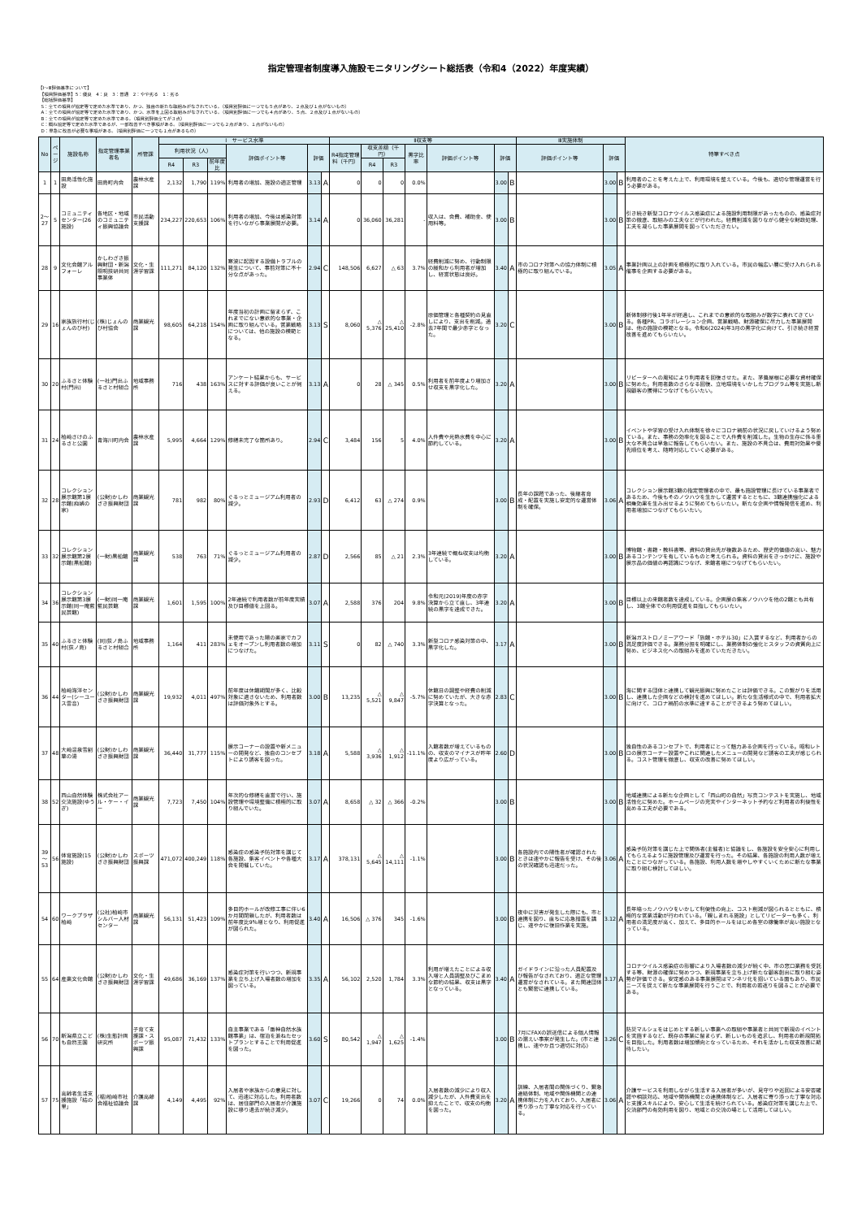指定管理者制度導入施設モニタリングシート総括表（令和4（2022）年度実績）
【Ⅰ～Ⅲ評価基準について】
【項目評価基準】5：優良　4：良　3：普通　2：やや劣る　1：劣る
【総括評価基準】
S：全ての項目が協定等で定めた水準であり、かつ、独自の新たな取組みがなされている。（項目別評価に一つでも５点があり、２点及び１点がないもの）
A：全ての項目が協定等で定めた水準であり、かつ、水準を上回る取組みがなされている。（項目別評価に一つでも４点があり、５点、２点及び１点がないもの）
B：全ての項目が協定等で定めた水準である。（項目別評価全てが３点）
C：概ね協定等で定めた水準であるが、一部改善すべき事項がある。（項目別評価に一つでも２点があり、１点がないもの）
D：早急に改善が必要な事項がある。（項目別評価に一つでも１点があるもの）
| No | ペ ー ジ | 施設名称 | 指定管理事業者名 | 所管課 | Ⅰ サービス水準 | | | | | | Ⅱ収支等 | | | | | | | Ⅲ実施体制 | | | 特筆すべき点 |
| --- | --- | --- | --- | --- | --- | --- | --- | --- | --- | --- | --- | --- | --- | --- | --- | --- | --- | --- | --- | --- | --- |
| | | | | | 利用状況（人） | | | 評価ポイント等 | 評価 | | R4指定管理料（千円） | 収支差額（千円） | | 黒字比率 | 評価ポイント等 | 評価 | | 評価ポイント等 | 評価 | | |
| | | | | | R4 | R3 | 前年度比 | | | | | R4 | R3 | | | | | | | | |
| 1 | 1 | 田島活性化施設 | 田島町内会 | 農林水産課 | 2,132 | 1,790 | 119% | 利用者の増加、施設の適正管理 | 3.13 | A | 0 | 0 | 0 | 0.0% | | 3.00 | B | | 3.00 | B | 利用者のことを考えた上で、利用環境を整えている。今後も、適切な管理運営を行う必要がある。 |
| 2～27 | 5 | コミュニティセンター(26施設) | 各地区・地域のコミュニティ振興協議会 | 市民活動支援課 | 234,227 | 220,653 | 106% | 利用者の増加、今後は感染対策を行いながら事業展開が必要。 | 3.14 | A | 0 | 36,060 | 36,281 | - | 収入は、会費、補助金、使用料等。 | 3.00 | B | | 3.00 | B | 引き続き新型コロナウイルス感染症による施設利用制限があったものの、感染症対策の徹底、取組みの工夫などが行われた。経費削減を図りながら健全な財政処理、工夫を凝らした事業展開を図っていただきたい。 |
| 28 | 9 | 文化会館アルフォーレ | かしわざき振興財団・新潟照明技研共同事業体 | 文化・生涯学習課 | 111,271 | 84,120 | 132% | 寒波に起因する設備トラブルの発生について、事前対策に不十分な点があった。 | 2.94 | C | 148,506 | 6,627 | △ 63 | 3.7% | 経費削減に努め、行動制限の緩和から利用者が増加し、経営状態は良好。 | 3.40 | A | 市のコロナ対策への協力体制に積極的に取り組んでいる。 | 3.05 | A | 事業計画以上の計画を積極的に取り入れている。市民の幅広い層に受け入れられる催事を企画する必要がある。 |
| 29 | 16 | 家族旅行村(じょんのび村) | (株)じょんのび村協会 | 商業観光課 | 98,605 | 64,218 | 154% | 年度当初の計画に留まらず、これまでにない意欲的な事業・企画に取り組んでいる。営業戦略については、他の施設の模範となる。 | 3.13 | S | 8,060 | △ 5,376 | △ 25,410 | -2.8% | 原価管理と各種契約の見直しにより、支出を削減。過去7年間で最少赤字となった。 | 3.20 | C | | 3.00 | B | 新体制移行後1年半が経過し、これまでの意欲的な取組みが数字に表れてきている。各種PR、コラボレーション企画、営業戦略、財源確保に尽力した事業展開は、他の施設の模範となる。令和6(2024)年3月の黒字化に向けて、引き続き経営改善を進めてもらいたい。 |
| 30 | 20 | ふるさと体験村(門出) | (一社)門出ふるさと村組合 | 地域事務所 | 716 | 438 | 163% | アンケート結果からも、サービスに対する評価が良いことが伺える。 | 3.13 | A | 0 | 28 | △ 345 | 0.5% | 利用者を前年度より増加させ収支を黒字化した。 | 3.20 | A | | 3.00 | B | リピーターへの周知により利用者を回復させた。また、茅葺屋根に必要な資材確保に努めた。利用者数のさらなる回復、立地環境をいかしたプログラム等を実施し新規顧客の獲得につなげてもらいたい。 |
| 31 | 24 | 柏崎さけのふるさと公園 | 青海川町内会 | 農林水産課 | 5,995 | 4,664 | 129% | 修繕未完了な箇所あり。 | 2.94 | C | 3,484 | 156 | 5 | 4.0% | 人件費や光熱水費を中心に節約している。 | 3.20 | A | | 3.00 | B | イベントや学習の受け入れ体制を徐々にコロナ禍前の状況に戻していけるよう努めている。また、事務の効率化を図ることで人件費を削減した。生物の生存に係る重大な不具合は早急に報告してもらいたい。また、施設の不具合は、費用対効果や優先順位を考え、随時対応していく必要がある。 |
| 32 | 28 | コレクション展示館第1展示館(痴娯の家) | (公財)かしわざき振興財団 | 商業観光課 | 781 | 982 | 80% | ぐるっとミュージアム利用者の減少。 | 2.93 | D | 6,412 | 63 | △ 274 | 0.9% | | 3.00 | B | 長年の課題であった、後継者育成・配置を実施し安定的な運営体制を確保。 | 3.06 | A | コレクション展示館3館の指定管理者の中で、最も施設管理に長けている事業者であるため、今後もそのノウハウを生かして運営するとともに、3館連携強化による相乗効果を生み出せるように努めてもらいたい。新たな企画や情報発信を進め、利用者増加につなげてもらいたい。 |
| 33 | 32 | コレクション展示館第2展示館(黒船館) | (一財)黒船館 | 商業観光課 | 538 | 763 | 71% | ぐるっとミュージアム利用者の減少。 | 2.87 | D | 2,566 | 85 | △ 21 | 2.3% | 3年連続で概ね収支は均衡している。 | 3.20 | A | | 3.00 | B | 博物館・書籍・教科書等、資料の貸出先が複数あるため、歴史的価値の高い、魅力あるコンテンツを有しているものと考えられる。資料の貸出をきっかけに、施設や展示品の価値の再認識につなげ、来館者増につなげてもらいたい。 |
| 34 | 36 | コレクション展示館第3展示館(同一庵藍民芸館) | (一財)同一庵藍民芸館 | 商業観光課 | 1,601 | 1,595 | 100% | 2年連続で利用者数が前年度実績及び目標値を上回る。 | 3.07 | A | 2,588 | 376 | 204 | 9.8% | 令和元(2019)年度の赤字決算から立て直し、3年連続の黒字を達成できた。 | 3.20 | A | | 3.00 | B | 目標以上の来館者数を達成している。企画展の集客ノウハウを他の2館とも共有し、3館全体での利用促進を目指してもらいたい。 |
| 35 | 40 | ふるさと体験村(荻ノ島) | (同)荻ノ島ふるさと村組合 | 地域事務所 | 1,164 | 411 | 283% | 未使用であった陽の楽家でカフェをオープンし利用者数の増加につなげた。 | 3.11 | S | 0 | 82 | △ 740 | 3.3% | 新型コロナ感染対策の中、黒字化した。 | 3.17 | A | | 3.00 | B | 新潟ガストロノミーアワード「旅館・ホテル30」に入賞するなど、利用者からの満足度評価できる。業務分担を明確にし、業務体制の強化とスタッフの資質向上に努め、ビジネス化への取組みを進めていただきたい。 |
| 36 | 44 | 柏崎海洋センター(シーユース雷音) | (公財)かしわざき振興財団 | 商業観光課 | 19,932 | 4,011 | 497% | 前年度は休館期間が多く、比較対象に適さないため、利用者数は評価対象外とする。 | 3.00 | B | 13,235 | △ 5,521 | △ 9,847 | -5.7% | 休館日の調整や経費の削減に努めていたが、大きな赤字決算となった。 | 2.83 | C | | 3.00 | B | 海に関する団体と連携して観光振興に努めたことは評価できる。この繋がりを活用し、連携した企画などの検討を進めてほしい。新たな生活様式の中で、利用者拡大に向けて、コロナ禍前の水準に達することができるよう努めてほしい。 |
| 37 | 48 | 大崎温泉雪割草の湯 | (公財)かしわざき振興財団 | 商業観光課 | 36,440 | 31,777 | 115% | 展示コーナーの設置や新メニューの開発など、独自のコンセプトにより誘客を図った。 | 3.18 | A | 5,588 | △ 3,936 | △ 1,912 | -11.1% | 入館者数が増えているものの、収支のマイナスが昨年度より広がっている。 | 2.60 | D | | 3.00 | B | 独自性のあるコンセプトで、利用者にとって魅力ある企画を行っている。昭和レトロの展示コーナー設置やこれに関連したメニューの開発など誘客の工夫が感じられる。コスト管理を徹底し、収支の改善に努めてほしい。 |
| 38 | 52 | 西山自然体験交流施設(ゆうぎ) | 株式会社アール・ケー・イー | 商業観光課 | 7,723 | 7,450 | 104% | 年次的な修繕を直営で行い、施設管理や環境整備に積極的に取り組んでいた。 | 3.07 | A | 8,658 | △ 32 | △ 366 | -0.2% | | 3.00 | B | | 3.00 | B | 地域連携による新たな企画として「西山町の自然」写真コンテストを実施し、地域活性化に努めた。ホームページの充実やインターネット予約など利用者の利便性を高める工夫が必要である。 |
| 39～53 | 56 | 体育施設(15施設) | (公財)かしわざき振興財団 | スポーツ振興課 | 471,072 | 400,249 | 118% | 感染症の感染予防対策を講じて各施設、集客イベントや各種大会を開催していた。 | 3.17 | A | 378,131 | △ 5,645 | △ 14,111 | -1.1% | | 3.00 | B | 各施設内での陽性者が確認されたときは速やかに報告を受け、その後の状況確認も迅速だった。 | 3.06 | A | 感染予防対策を講じた上で関係者(主催者)と協議をし、各施設を安全安心に利用してもらえるように施設管理及び運営を行った。その結果、各施設の利用人数が増えたことにつながっている。各施設、利用人数を増やしやすくいくために新たな事業に取り組む検討してほしい。 |
| 54 | 60 | ワークプラザ柏崎 | (公社)柏崎市シルバー人材センター | 商業観光課 | 56,131 | 51,423 | 109% | 多目的ホールが改修工事に伴い6か月間閉鎖したが、利用者数は前年度比9％増となり、利用促進が図られた。 | 3.40 | A | 16,506 | △ 376 | 345 | -1.6% | | 3.00 | B | 夜中に災害が発生した際にも、市と連携を図り、直ちに応急措置を講じ、速やかに復旧作業を実施。 | 3.12 | A | 長年培ったノウハウをいかして利便性の向上、コスト削減が図られるとともに、積極的な営業活動が行われている。「親しまれる施設」としてリピーターも多く、利用者の満足度が高く、加えて、多目的ホールをはじめ各室の稼働率が高い施設となっている。 |
| 55 | 64 | 産業文化会館 | (公財)かしわざき振興財団 | 文化・生涯学習課 | 49,686 | 36,169 | 137% | 感染症対策を行いつつ、新規事業を立ち上げ入場者数の増加を図っている。 | 3.35 | A | 56,102 | 2,520 | 1,784 | 3.3% | 利用が増えたことによる収入増と人員調整及びこまめな節約の結果、収支は黒字となっている。 | 3.40 | A | ガイドラインに沿った人員配置及び報告がなされており、適正な管理運営がなされている。また関連団体とも緊密に連携している。 | 3.17 | A | コロナウイルス感染症の影響により入場者数の減少が続く中、市の窓口業務を受託する等、財源の確保に努めつつ、新規事業を立ち上げ新たな顧客創出に取り組む姿勢が評価できる。安定感のある事業展開はマンネリ化を招いている面もあり、市民ニーズを捉えて新たな事業展開を行うことで、利用者の若返りを図ることが必要である。 |
| 56 | 70 | 新潟県立こども自然王国 | (株)生態計画研究所 | 子育て支援課・スポーツ振興課 | 95,087 | 71,432 | 133% | 自主事業である「番神自然水族館事業」は、宿泊を兼ねたセットプランとすることで利用促進を図った。 | 3.60 | S | 80,542 | △ 1,947 | △ 1,625 | -1.4% | | 3.00 | B | 7月にFAXの誤送信による個人情報の漏えい事案が発生した。(市と連携し、速やか且つ適切に対応) | 3.26 | C | 防災マルシェをはじめとする新しい事業への取組や事業者と共同で新規のイベントを実施するなど、既存の事業に留まらず、新しいものを追求し、利用者の新規開拓を目指した。利用者数は増加傾向となっているため、それを活かした収支改善に期待したい。 |
| 57 | 75 | 高齢者生活支援施設「結の里」 | (福)柏崎市社会福祉協議会 | 介護高齢課 | 4,149 | 4,495 | 92% | 入居者や家族からの意見に対して、迅速に対応した。利用者数は、居住部門の入居者が介護施設に移り退去が続き減少。 | 3.07 | C | 19,266 | 0 | 74 | 0.0% | 入居者数の減少により収入減少したが、人件費支出を抑えたことで、収支の均衡を図った。 | 3.20 | A | 訓練、入居者間の関係づくり、緊急連絡体制、地域や関係機関との連携体制に力を入れており、入居者に寄り添った丁寧な対応を行っている。 | 3.06 | A | 介護サービスを利用しながら生活する入居者が多いが、見守りや巡回による安否確認や相談対応、地域や関係機関との連携体制など、入居者に寄り添った丁寧な対応と支援スキルにより、安心して生活を続けられている。感染症対策を講じた上で、交流部門の有効利用を図り、地域との交流の場として活用してほしい。 |